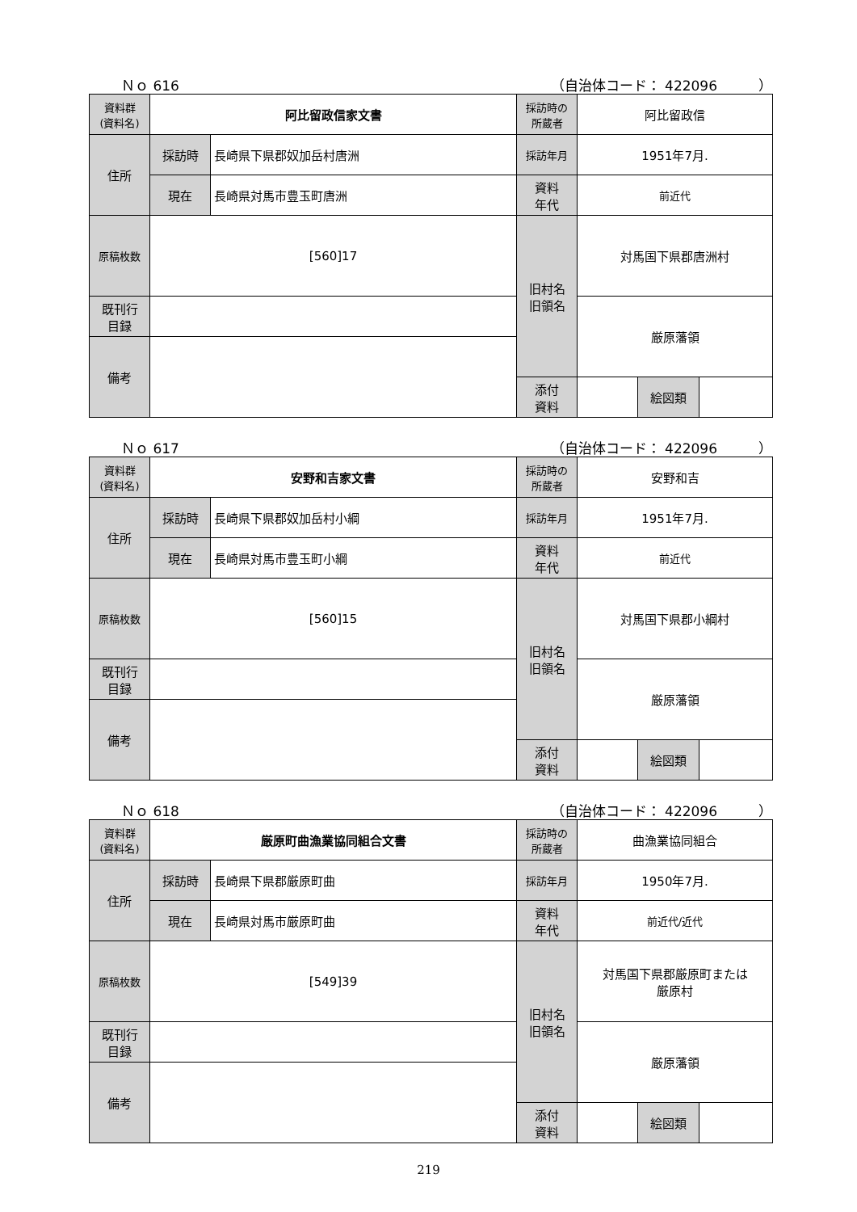Ｎｏ 616 （自治体コード： 422096　　　）
| 資料群 (資料名) | 阿比留政信家文書 | | 採訪時の 所蔵者 | 阿比留政信 | | |
| 住所 | 採訪時 | 長崎県下県郡奴加岳村唐洲 | 採訪年月 | 1951年7月. | | |
| | 現在 | 長崎県対馬市豊玉町唐洲 | 資料 年代 | 前近代 | | |
| 原稿枚数 | [560]17 | | 旧村名 旧領名 | 対馬国下県郡唐洲村 | | |
| 既刊行 目録 | | | | 厳原藩領 | | |
| 備考 | | | | | | |
| | | | 添付 資料 | | 絵図類 | |
Ｎｏ 617 （自治体コード： 422096　　　）
| 資料群 (資料名) | 安野和吉家文書 | | 採訪時の 所蔵者 | 安野和吉 | | |
| 住所 | 採訪時 | 長崎県下県郡奴加岳村小綱 | 採訪年月 | 1951年7月. | | |
| | 現在 | 長崎県対馬市豊玉町小綱 | 資料 年代 | 前近代 | | |
| 原稿枚数 | [560]15 | | 旧村名 旧領名 | 対馬国下県郡小綱村 | | |
| 既刊行 目録 | | | | 厳原藩領 | | |
| 備考 | | | | | | |
| | | | 添付 資料 | | 絵図類 | |
Ｎｏ 618 （自治体コード： 422096　　　）
| 資料群 (資料名) | 厳原町曲漁業協同組合文書 | | 採訪時の 所蔵者 | 曲漁業協同組合 | | |
| 住所 | 採訪時 | 長崎県下県郡厳原町曲 | 採訪年月 | 1950年7月. | | |
| | 現在 | 長崎県対馬市厳原町曲 | 資料 年代 | 前近代/近代 | | |
| 原稿枚数 | [549]39 | | 旧村名 旧領名 | 対馬国下県郡厳原町または 厳原村 | | |
| 既刊行 目録 | | | | 厳原藩領 | | |
| 備考 | | | | | | |
| | | | 添付 資料 | | 絵図類 | |
219